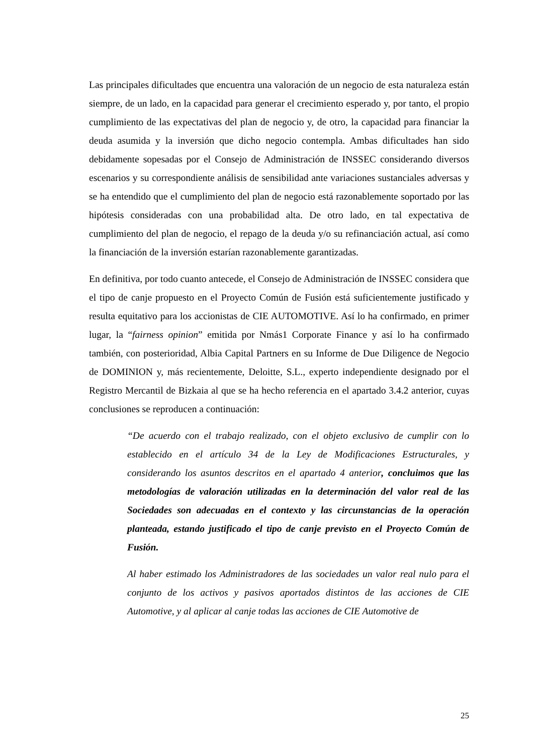Las principales dificultades que encuentra una valoración de un negocio de esta naturaleza están siempre, de un lado, en la capacidad para generar el crecimiento esperado y, por tanto, el propio cumplimiento de las expectativas del plan de negocio y, de otro, la capacidad para financiar la deuda asumida y la inversión que dicho negocio contempla. Ambas dificultades han sido debidamente sopesadas por el Consejo de Administración de INSSEC considerando diversos escenarios y su correspondiente análisis de sensibilidad ante variaciones sustanciales adversas y se ha entendido que el cumplimiento del plan de negocio está razonablemente soportado por las hipótesis consideradas con una probabilidad alta. De otro lado, en tal expectativa de cumplimiento del plan de negocio, el repago de la deuda y/o su refinanciación actual, así como la financiación de la inversión estarían razonablemente garantizadas.
En definitiva, por todo cuanto antecede, el Consejo de Administración de INSSEC considera que el tipo de canje propuesto en el Proyecto Común de Fusión está suficientemente justificado y resulta equitativo para los accionistas de CIE AUTOMOTIVE. Así lo ha confirmado, en primer lugar, la “fairness opinion” emitida por Nmás1 Corporate Finance y así lo ha confirmado también, con posterioridad, Albia Capital Partners en su Informe de Due Diligence de Negocio de DOMINION y, más recientemente, Deloitte, S.L., experto independiente designado por el Registro Mercantil de Bizkaia al que se ha hecho referencia en el apartado 3.4.2 anterior, cuyas conclusiones se reproducen a continuación:
“De acuerdo con el trabajo realizado, con el objeto exclusivo de cumplir con lo establecido en el artículo 34 de la Ley de Modificaciones Estructurales, y considerando los asuntos descritos en el apartado 4 anterior, concluimos que las metodologías de valoración utilizadas en la determinación del valor real de las Sociedades son adecuadas en el contexto y las circunstancias de la operación planteada, estando justificado el tipo de canje previsto en el Proyecto Común de Fusión.
Al haber estimado los Administradores de las sociedades un valor real nulo para el conjunto de los activos y pasivos aportados distintos de las acciones de CIE Automotive, y al aplicar al canje todas las acciones de CIE Automotive de
25